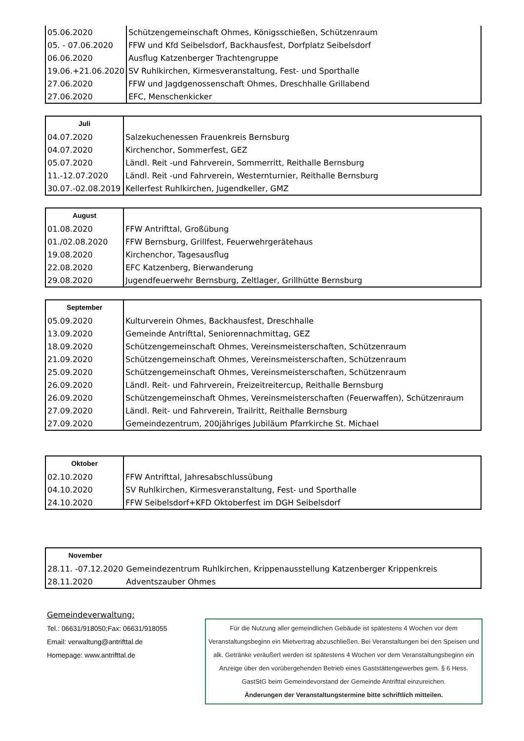| 05.06.2020 | Schützengemeinschaft Ohmes, Königsschießen, Schützenraum |
| 05. - 07.06.2020 | FFW und Kfd Seibelsdorf, Backhausfest, Dorfplatz Seibelsdorf |
| 06.06.2020 | Ausflug Katzenberger Trachtengruppe |
| 19.06.+21.06.2020 | SV Ruhlkirchen, Kirmesveranstaltung, Fest- und Sporthalle |
| 27.06.2020 | FFW und Jagdgenossenschaft Ohmes, Dreschhalle Grillabend |
| 27.06.2020 | EFC, Menschenkicker |
| Juli | |
| 04.07.2020 | Salzekuchenessen Frauenkreis Bernsburg |
| 04.07.2020 | Kirchenchor, Sommerfest, GEZ |
| 05.07.2020 | Ländl. Reit -und Fahrverein, Sommerritt, Reithalle Bernsburg |
| 11.-12.07.2020 | Ländl. Reit -und Fahrverein, Westernturnier, Reithalle Bernsburg |
| 30.07.-02.08.2019 | Kellerfest Ruhlkirchen, Jugendkeller, GMZ |
| August | |
| 01.08.2020 | FFW Antrifttal, Großübung |
| 01./02.08.2020 | FFW Bernsburg, Grillfest, Feuerwehrgerätehaus |
| 19.08.2020 | Kirchenchor, Tagesausflug |
| 22.08.2020 | EFC Katzenberg, Bierwanderung |
| 29.08.2020 | Jugendfeuerwehr Bernsburg, Zeltlager, Grillhütte Bernsburg |
| September | |
| 05.09.2020 | Kulturverein Ohmes, Backhausfest, Dreschhalle |
| 13.09.2020 | Gemeinde Antrifttal, Seniorennachmittag, GEZ |
| 18.09.2020 | Schützengemeinschaft Ohmes, Vereinsmeisterschaften, Schützenraum |
| 21.09.2020 | Schützengemeinschaft Ohmes, Vereinsmeisterschaften, Schützenraum |
| 25.09.2020 | Schützengemeinschaft Ohmes, Vereinsmeisterschaften, Schützenraum |
| 26.09.2020 | Ländl. Reit- und Fahrverein, Freizeitreitercup, Reithalle Bernsburg |
| 26.09.2020 | Schützengemeinschaft Ohmes, Vereinsmeisterschaften (Feuerwaffen), Schützenraum |
| 27.09.2020 | Ländl. Reit- und Fahrverein, Trailritt, Reithalle Bernsburg |
| 27.09.2020 | Gemeindezentrum, 200jähriges Jubiläum Pfarrkirche St. Michael |
| Oktober | |
| 02.10.2020 | FFW Antrifttal, Jahresabschlussübung |
| 04.10.2020 | SV Ruhlkirchen, Kirmesveranstaltung, Fest- und Sporthalle |
| 24.10.2020 | FFW Seibelsdorf+KFD Oktoberfest im DGH Seibelsdorf |
| November | |
| 28.11. -07.12.2020 | Gemeindezentrum Ruhlkirchen, Krippenausstellung Katzenberger Krippenkreis |
| 28.11.2020 | Adventszauber Ohmes |
Gemeindeverwaltung:
Tel.: 06631/918050;Fax: 06631/918055
Email: verwaltung@antrifttal.de
Homepage: www.antrifttal.de
Für die Nutzung aller gemeindlichen Gebäude ist spätestens 4 Wochen vor dem Veranstaltungsbeginn ein Mietvertrag abzuschließen. Bei Veranstaltungen bei den Speisen und alk. Getränke veräußert werden ist spätestens 4 Wochen vor dem Veranstaltungsbeginn ein Anzeige über den vorübergehenden Betrieb eines Gaststättengewerbes gem. § 6 Hess. GastStG beim Gemeindevorstand der Gemeinde Antrifttal einzureichen.
Änderungen der Veranstaltungstermine bitte schriftlich mitteilen.